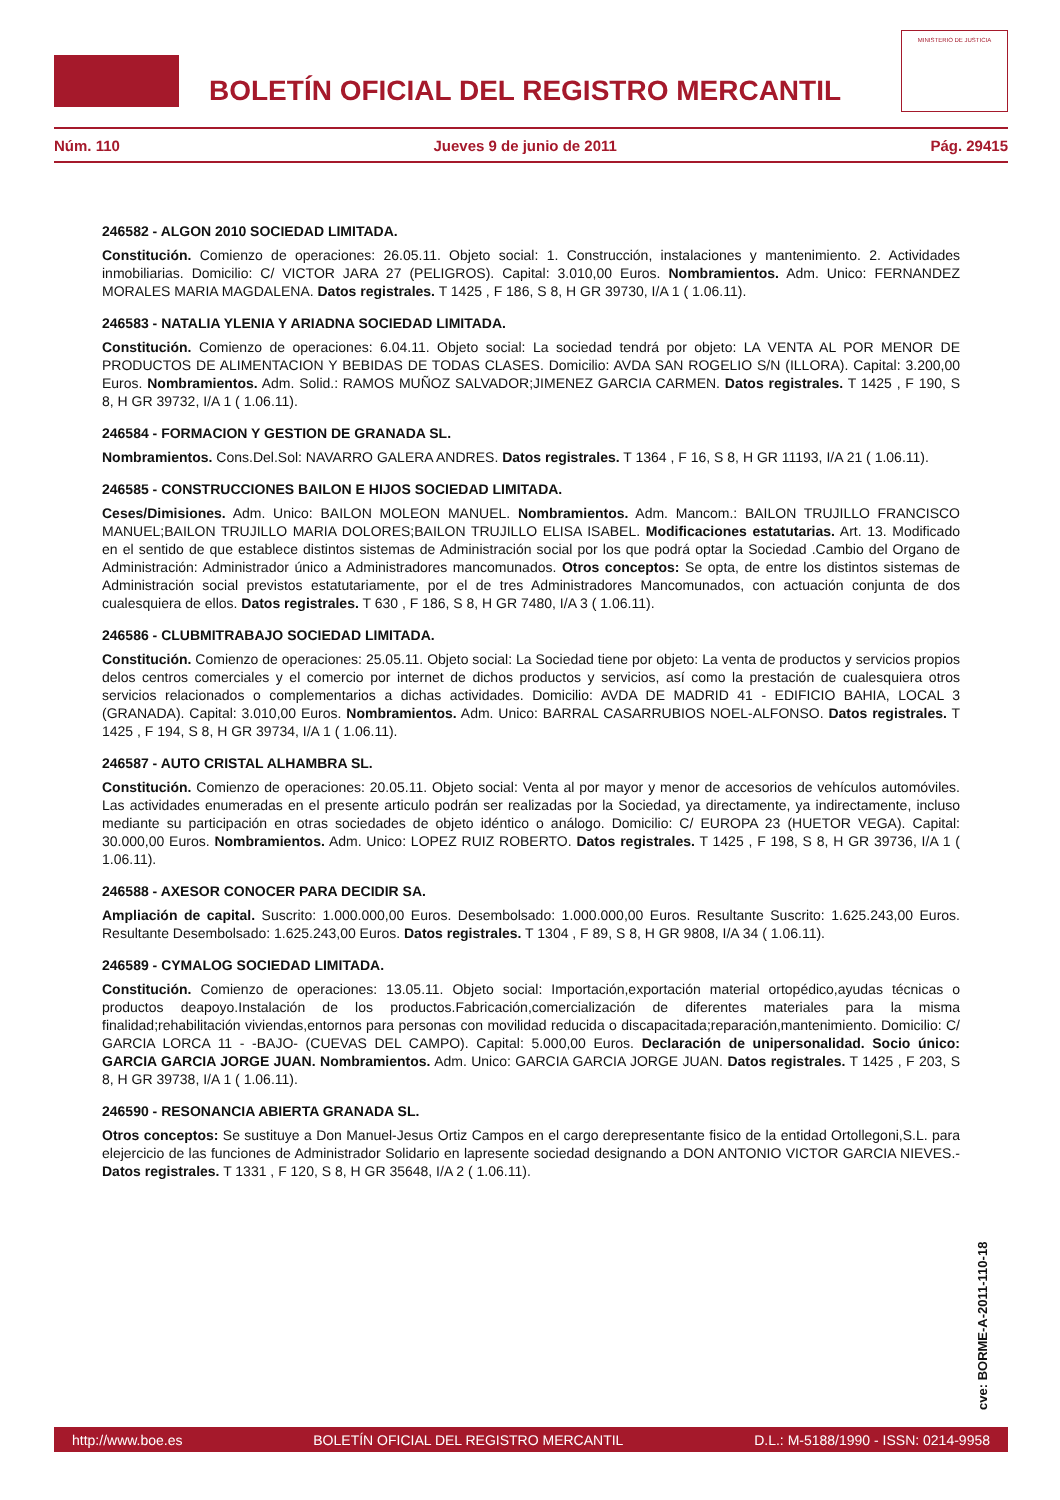BOLETÍN OFICIAL DEL REGISTRO MERCANTIL
MINISTERIO DE JUSTICIA
Núm. 110 Jueves 9 de junio de 2011 Pág. 29415
246582 - ALGON 2010 SOCIEDAD LIMITADA.
Constitución. Comienzo de operaciones: 26.05.11. Objeto social: 1. Construcción, instalaciones y mantenimiento. 2. Actividades inmobiliarias. Domicilio: C/ VICTOR JARA 27 (PELIGROS). Capital: 3.010,00 Euros. Nombramientos. Adm. Unico: FERNANDEZ MORALES MARIA MAGDALENA. Datos registrales. T 1425 , F 186, S 8, H GR 39730, I/A 1 ( 1.06.11).
246583 - NATALIA YLENIA Y ARIADNA SOCIEDAD LIMITADA.
Constitución. Comienzo de operaciones: 6.04.11. Objeto social: La sociedad tendrá por objeto: LA VENTA AL POR MENOR DE PRODUCTOS DE ALIMENTACION Y BEBIDAS DE TODAS CLASES. Domicilio: AVDA SAN ROGELIO S/N (ILLORA). Capital: 3.200,00 Euros. Nombramientos. Adm. Solid.: RAMOS MUÑOZ SALVADOR;JIMENEZ GARCIA CARMEN. Datos registrales. T 1425 , F 190, S 8, H GR 39732, I/A 1 ( 1.06.11).
246584 - FORMACION Y GESTION DE GRANADA SL.
Nombramientos. Cons.Del.Sol: NAVARRO GALERA ANDRES. Datos registrales. T 1364 , F 16, S 8, H GR 11193, I/A 21 ( 1.06.11).
246585 - CONSTRUCCIONES BAILON E HIJOS SOCIEDAD LIMITADA.
Ceses/Dimisiones. Adm. Unico: BAILON MOLEON MANUEL. Nombramientos. Adm. Mancom.: BAILON TRUJILLO FRANCISCO MANUEL;BAILON TRUJILLO MARIA DOLORES;BAILON TRUJILLO ELISA ISABEL. Modificaciones estatutarias. Art. 13. Modificado en el sentido de que establece distintos sistemas de Administración social por los que podrá optar la Sociedad .Cambio del Organo de Administración: Administrador único a Administradores mancomunados. Otros conceptos: Se opta, de entre los distintos sistemas de Administración social previstos estatutariamente, por el de tres Administradores Mancomunados, con actuación conjunta de dos cualesquiera de ellos. Datos registrales. T 630 , F 186, S 8, H GR 7480, I/A 3 ( 1.06.11).
246586 - CLUBMITRABAJO SOCIEDAD LIMITADA.
Constitución. Comienzo de operaciones: 25.05.11. Objeto social: La Sociedad tiene por objeto: La venta de productos y servicios propios delos centros comerciales y el comercio por internet de dichos productos y servicios, así como la prestación de cualesquiera otros servicios relacionados o complementarios a dichas actividades. Domicilio: AVDA DE MADRID 41 - EDIFICIO BAHIA, LOCAL 3 (GRANADA). Capital: 3.010,00 Euros. Nombramientos. Adm. Unico: BARRAL CASARRUBIOS NOEL-ALFONSO. Datos registrales. T 1425 , F 194, S 8, H GR 39734, I/A 1 ( 1.06.11).
246587 - AUTO CRISTAL ALHAMBRA SL.
Constitución. Comienzo de operaciones: 20.05.11. Objeto social: Venta al por mayor y menor de accesorios de vehículos automóviles. Las actividades enumeradas en el presente articulo podrán ser realizadas por la Sociedad, ya directamente, ya indirectamente, incluso mediante su participación en otras sociedades de objeto idéntico o análogo. Domicilio: C/ EUROPA 23 (HUETOR VEGA). Capital: 30.000,00 Euros. Nombramientos. Adm. Unico: LOPEZ RUIZ ROBERTO. Datos registrales. T 1425 , F 198, S 8, H GR 39736, I/A 1 ( 1.06.11).
246588 - AXESOR CONOCER PARA DECIDIR SA.
Ampliación de capital. Suscrito: 1.000.000,00 Euros. Desembolsado: 1.000.000,00 Euros. Resultante Suscrito: 1.625.243,00 Euros. Resultante Desembolsado: 1.625.243,00 Euros. Datos registrales. T 1304 , F 89, S 8, H GR 9808, I/A 34 ( 1.06.11).
246589 - CYMALOG SOCIEDAD LIMITADA.
Constitución. Comienzo de operaciones: 13.05.11. Objeto social: Importación,exportación material ortopédico,ayudas técnicas o productos deapoyo.Instalación de los productos.Fabricación,comercialización de diferentes materiales para la misma finalidad;rehabilitación viviendas,entornos para personas con movilidad reducida o discapacitada;reparación,mantenimiento. Domicilio: C/ GARCIA LORCA 11 - -BAJO- (CUEVAS DEL CAMPO). Capital: 5.000,00 Euros. Declaración de unipersonalidad. Socio único: GARCIA GARCIA JORGE JUAN. Nombramientos. Adm. Unico: GARCIA GARCIA JORGE JUAN. Datos registrales. T 1425 , F 203, S 8, H GR 39738, I/A 1 ( 1.06.11).
246590 - RESONANCIA ABIERTA GRANADA SL.
Otros conceptos: Se sustituye a Don Manuel-Jesus Ortiz Campos en el cargo derepresentante fisico de la entidad Ortollegoni,S.L. para elejercicio de las funciones de Administrador Solidario en lapresente sociedad designando a DON ANTONIO VICTOR GARCIA NIEVES.- Datos registrales. T 1331 , F 120, S 8, H GR 35648, I/A 2 ( 1.06.11).
cve: BORME-A-2011-110-18
http://www.boe.es BOLETÍN OFICIAL DEL REGISTRO MERCANTIL D.L.: M-5188/1990 - ISSN: 0214-9958